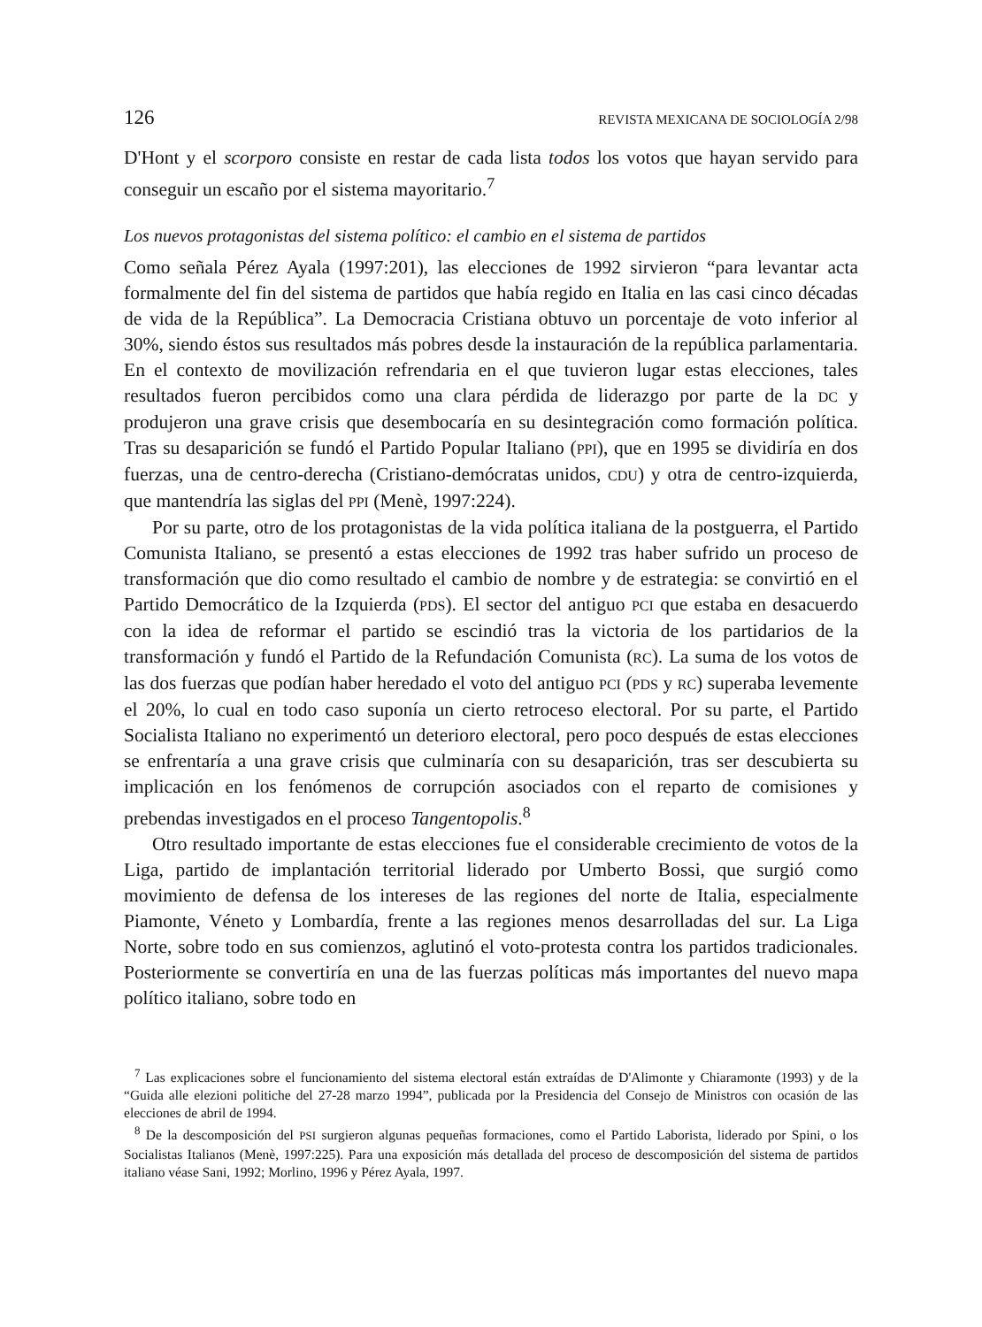126 REVISTA MEXICANA DE SOCIOLOGÍA 2/98
D'Hont y el scorporo consiste en restar de cada lista todos los votos que hayan servido para conseguir un escaño por el sistema mayoritario.<sup>7</sup>
Los nuevos protagonistas del sistema político: el cambio en el sistema de partidos
Como señala Pérez Ayala (1997:201), las elecciones de 1992 sirvieron “para levantar acta formalmente del fin del sistema de partidos que había regido en Italia en las casi cinco décadas de vida de la República”. La Democracia Cristiana obtuvo un porcentaje de voto inferior al 30%, siendo éstos sus resultados más pobres desde la instauración de la república parlamentaria. En el contexto de movilización refrendaria en el que tuvieron lugar estas elecciones, tales resultados fueron percibidos como una clara pérdida de liderazgo por parte de la DC y produjeron una grave crisis que desembocaría en su desintegración como formación política. Tras su desaparición se fundó el Partido Popular Italiano (PPI), que en 1995 se dividiría en dos fuerzas, una de centro-derecha (Cristiano-demócratas unidos, CDU) y otra de centro-izquierda, que mantendría las siglas del PPI (Menè, 1997:224).
Por su parte, otro de los protagonistas de la vida política italiana de la postguerra, el Partido Comunista Italiano, se presentó a estas elecciones de 1992 tras haber sufrido un proceso de transformación que dio como resultado el cambio de nombre y de estrategia: se convirtió en el Partido Democrático de la Izquierda (PDS). El sector del antiguo PCI que estaba en desacuerdo con la idea de reformar el partido se escindió tras la victoria de los partidarios de la transformación y fundó el Partido de la Refundación Comunista (RC). La suma de los votos de las dos fuerzas que podían haber heredado el voto del antiguo PCI (PDS y RC) superaba levemente el 20%, lo cual en todo caso suponía un cierto retroceso electoral. Por su parte, el Partido Socialista Italiano no experimentó un deterioro electoral, pero poco después de estas elecciones se enfrentaría a una grave crisis que culminaría con su desaparición, tras ser descubierta su implicación en los fenómenos de corrupción asociados con el reparto de comisiones y prebendas investigados en el proceso Tangentopolis.<sup>8</sup>
Otro resultado importante de estas elecciones fue el considerable crecimiento de votos de la Liga, partido de implantación territorial liderado por Umberto Bossi, que surgió como movimiento de defensa de los intereses de las regiones del norte de Italia, especialmente Piamonte, Véneto y Lombardía, frente a las regiones menos desarrolladas del sur. La Liga Norte, sobre todo en sus comienzos, aglutinó el voto-protesta contra los partidos tradicionales. Posteriormente se convertiría en una de las fuerzas políticas más importantes del nuevo mapa político italiano, sobre todo en
<sup>7</sup> Las explicaciones sobre el funcionamiento del sistema electoral están extraídas de D'Alimonte y Chiaramonte (1993) y de la “Guida alle elezioni politiche del 27-28 marzo 1994”, publicada por la Presidencia del Consejo de Ministros con ocasión de las elecciones de abril de 1994.
<sup>8</sup> De la descomposición del PSI surgieron algunas pequeñas formaciones, como el Partido Laborista, liderado por Spini, o los Socialistas Italianos (Menè, 1997:225). Para una exposición más detallada del proceso de descomposición del sistema de partidos italiano véase Sani, 1992; Morlino, 1996 y Pérez Ayala, 1997.